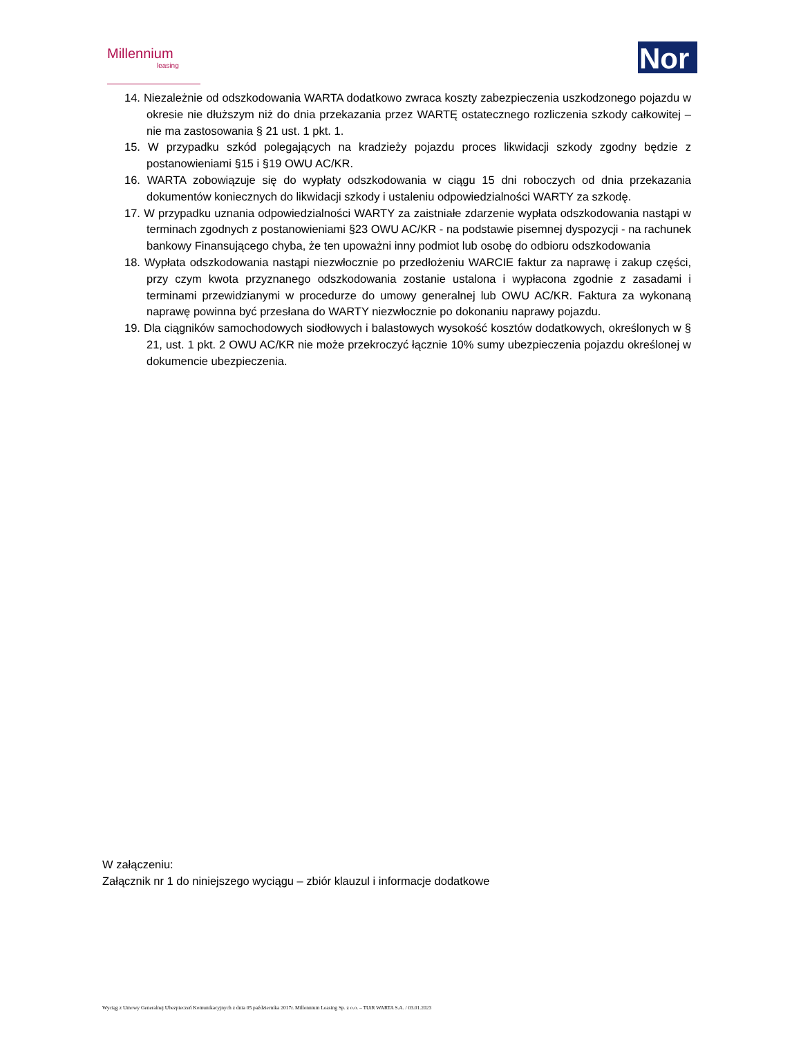Millennium
leasing
Nor
14. Niezależnie od odszkodowania WARTA dodatkowo zwraca koszty zabezpieczenia uszkodzonego pojazdu w okresie nie dłuższym niż do dnia przekazania przez WARTĘ ostatecznego rozliczenia szkody całkowitej – nie ma zastosowania § 21 ust. 1 pkt. 1.
15. W przypadku szkód polegających na kradzieży pojazdu proces likwidacji szkody zgodny będzie z postanowieniami §15 i §19 OWU AC/KR.
16. WARTA zobowiązuje się do wypłaty odszkodowania w ciągu 15 dni roboczych od dnia przekazania dokumentów koniecznych do likwidacji szkody i ustaleniu odpowiedzialności WARTY za szkodę.
17. W przypadku uznania odpowiedzialności WARTY za zaistniałe zdarzenie wypłata odszkodowania nastąpi w terminach zgodnych z postanowieniami §23 OWU AC/KR - na podstawie pisemnej dyspozycji - na rachunek bankowy Finansującego chyba, że ten upoważni inny podmiot lub osobę do odbioru odszkodowania
18. Wypłata odszkodowania nastąpi niezwłocznie po przedłożeniu WARCIE faktur za naprawę i zakup części, przy czym kwota przyznanego odszkodowania zostanie ustalona i wypłacona zgodnie z zasadami i terminami przewidzianymi w procedurze do umowy generalnej lub OWU AC/KR. Faktura za wykonaną naprawę powinna być przesłana do WARTY niezwłocznie po dokonaniu naprawy pojazdu.
19. Dla ciągników samochodowych siodłowych i balastowych wysokość kosztów dodatkowych, określonych w § 21, ust. 1 pkt. 2 OWU AC/KR nie może przekroczyć łącznie 10% sumy ubezpieczenia pojazdu określonej w dokumencie ubezpieczenia.
W załączeniu:
Załącznik nr 1 do niniejszego wyciągu – zbiór klauzul i informacje dodatkowe
Wyciąg z Umowy Generalnej Ubezpieczeń Komunikacyjnych z dnia 05 października 2017r. Millennium Leasing Sp. z o.o. – TUiR WARTA S.A. / 03.01.2023